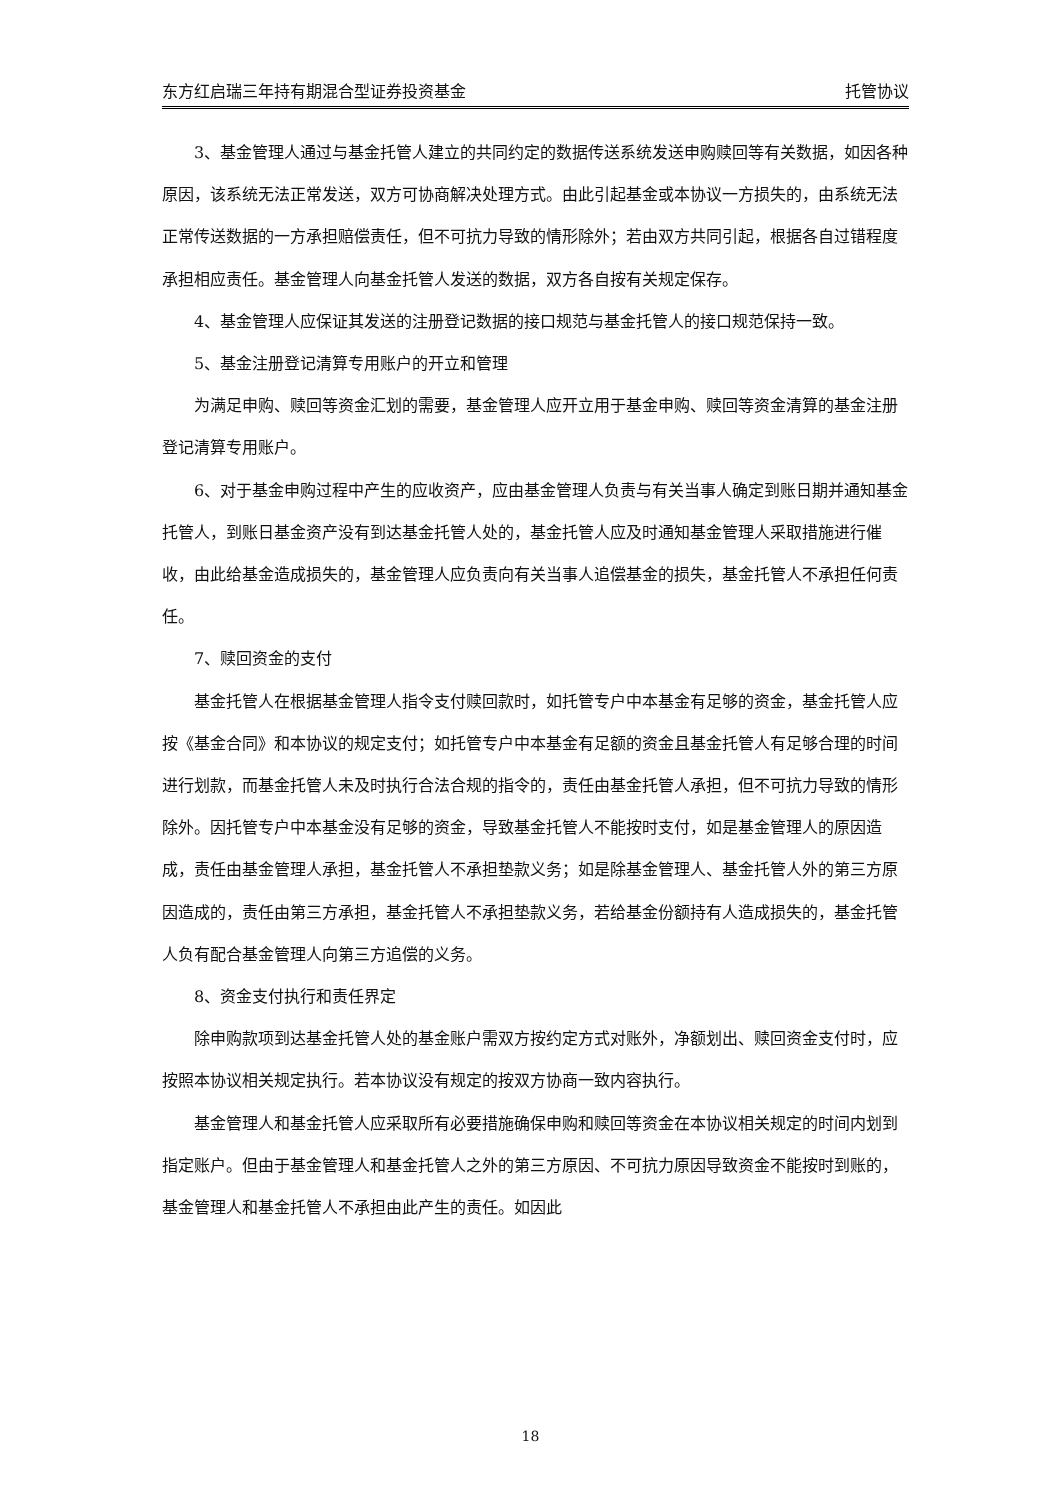东方红启瑞三年持有期混合型证券投资基金 托管协议
3、基金管理人通过与基金托管人建立的共同约定的数据传送系统发送申购赎回等有关数据，如因各种原因，该系统无法正常发送，双方可协商解决处理方式。由此引起基金或本协议一方损失的，由系统无法正常传送数据的一方承担赔偿责任，但不可抗力导致的情形除外；若由双方共同引起，根据各自过错程度承担相应责任。基金管理人向基金托管人发送的数据，双方各自按有关规定保存。
4、基金管理人应保证其发送的注册登记数据的接口规范与基金托管人的接口规范保持一致。
5、基金注册登记清算专用账户的开立和管理
为满足申购、赎回等资金汇划的需要，基金管理人应开立用于基金申购、赎回等资金清算的基金注册登记清算专用账户。
6、对于基金申购过程中产生的应收资产，应由基金管理人负责与有关当事人确定到账日期并通知基金托管人，到账日基金资产没有到达基金托管人处的，基金托管人应及时通知基金管理人采取措施进行催收，由此给基金造成损失的，基金管理人应负责向有关当事人追偿基金的损失，基金托管人不承担任何责任。
7、赎回资金的支付
基金托管人在根据基金管理人指令支付赎回款时，如托管专户中本基金有足够的资金，基金托管人应按《基金合同》和本协议的规定支付；如托管专户中本基金有足额的资金且基金托管人有足够合理的时间进行划款，而基金托管人未及时执行合法合规的指令的，责任由基金托管人承担，但不可抗力导致的情形除外。因托管专户中本基金没有足够的资金，导致基金托管人不能按时支付，如是基金管理人的原因造成，责任由基金管理人承担，基金托管人不承担垫款义务；如是除基金管理人、基金托管人外的第三方原因造成的，责任由第三方承担，基金托管人不承担垫款义务，若给基金份额持有人造成损失的，基金托管人负有配合基金管理人向第三方追偿的义务。
8、资金支付执行和责任界定
除申购款项到达基金托管人处的基金账户需双方按约定方式对账外，净额划出、赎回资金支付时，应按照本协议相关规定执行。若本协议没有规定的按双方协商一致内容执行。
基金管理人和基金托管人应采取所有必要措施确保申购和赎回等资金在本协议相关规定的时间内划到指定账户。但由于基金管理人和基金托管人之外的第三方原因、不可抗力原因导致资金不能按时到账的，基金管理人和基金托管人不承担由此产生的责任。如因此
18